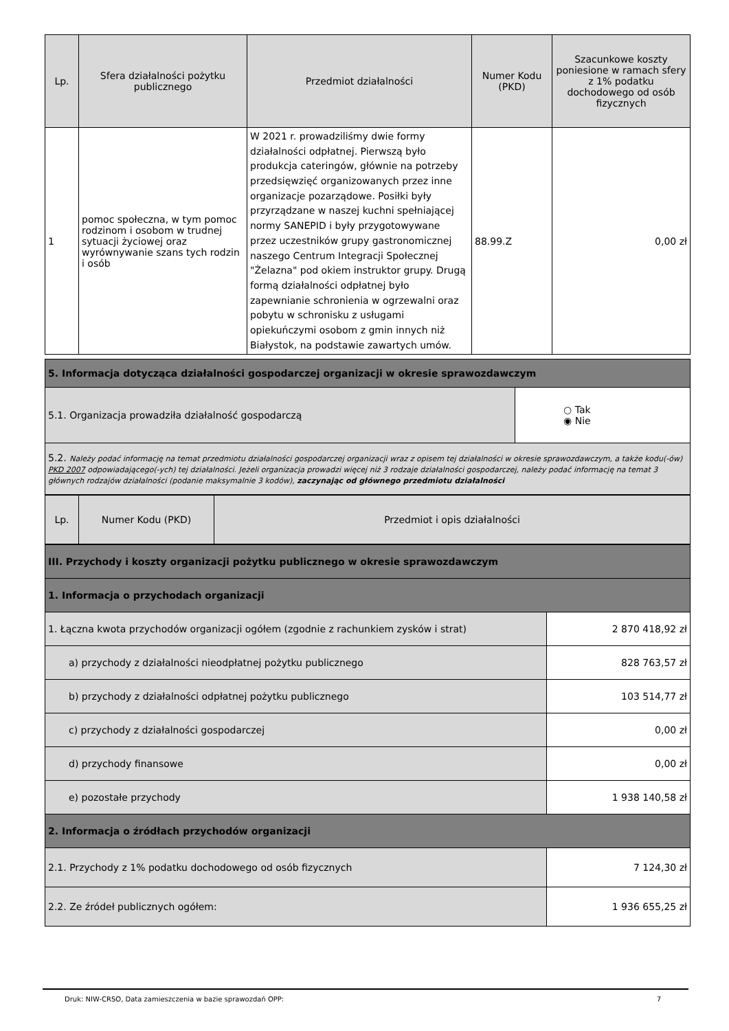| Lp. | Sfera działalności pożytku publicznego | Przedmiot działalności | Numer Kodu (PKD) | Szacunkowe koszty poniesione w ramach sfery z 1% podatku dochodowego od osób fizycznych |
| --- | --- | --- | --- | --- |
| 1 | pomoc społeczna, w tym pomoc rodzinom i osobom w trudnej sytuacji życiowej oraz wyrównywanie szans tych rodzin i osób | W 2021 r. prowadziliśmy dwie formy działalności odpłatnej. Pierwszą było produkcja cateringów, głównie na potrzeby przedsięwzięć organizowanych przez inne organizacje pozarządowe. Posiłki były przyrządzane w naszej kuchni spełniającej normy SANEPID i były przygotowywane przez uczestników grupy gastronomicznej naszego Centrum Integracji Społecznej "Żelazna" pod okiem instruktor grupy. Drugą formą działalności odpłatnej było zapewnianie schronienia w ogrzewalni oraz pobytu w schronisku z usługami opiekuńczymi osobom z gmin innych niż Białystok, na podstawie zawartych umów. | 88.99.Z | 0,00 zł |
| 5. Informacja dotycząca działalności gospodarczej organizacji w okresie sprawozdawczym | |
| 5.1. Organizacja prowadziła działalność gospodarczą | ○ Tak ◉ Nie |
| 5.2. Należy podać informację na temat przedmiotu działalności gospodarczej organizacji wraz z opisem tej działalności w okresie sprawozdawczym, a także kodu(-ów) PKD 2007 odpowiadającego(-ych) tej działalności. Jeżeli organizacja prowadzi więcej niż 3 rodzaje działalności gospodarczej, należy podać informację na temat 3 głównych rodzajów działalności (podanie maksymalnie 3 kodów), zaczynając od głównego przedmiotu działalności | |
| Lp. | Numer Kodu (PKD) | Przedmiot i opis działalności |
| III. Przychody i koszty organizacji pożytku publicznego w okresie sprawozdawczym | |
| 1. Informacja o przychodach organizacji | |
| 1. Łączna kwota przychodów organizacji ogółem (zgodnie z rachunkiem zysków i strat) | 2 870 418,92 zł |
| a) przychody z działalności nieodpłatnej pożytku publicznego | 828 763,57 zł |
| b) przychody z działalności odpłatnej pożytku publicznego | 103 514,77 zł |
| c) przychody z działalności gospodarczej | 0,00 zł |
| d) przychody finansowe | 0,00 zł |
| e) pozostałe przychody | 1 938 140,58 zł |
| 2. Informacja o źródłach przychodów organizacji | |
| 2.1. Przychody z 1% podatku dochodowego od osób fizycznych | 7 124,30 zł |
| 2.2. Ze źródeł publicznych ogółem: | 1 936 655,25 zł |
Druk: NIW-CRSO, Data zamieszczenia w bazie sprawozdań OPP: 7